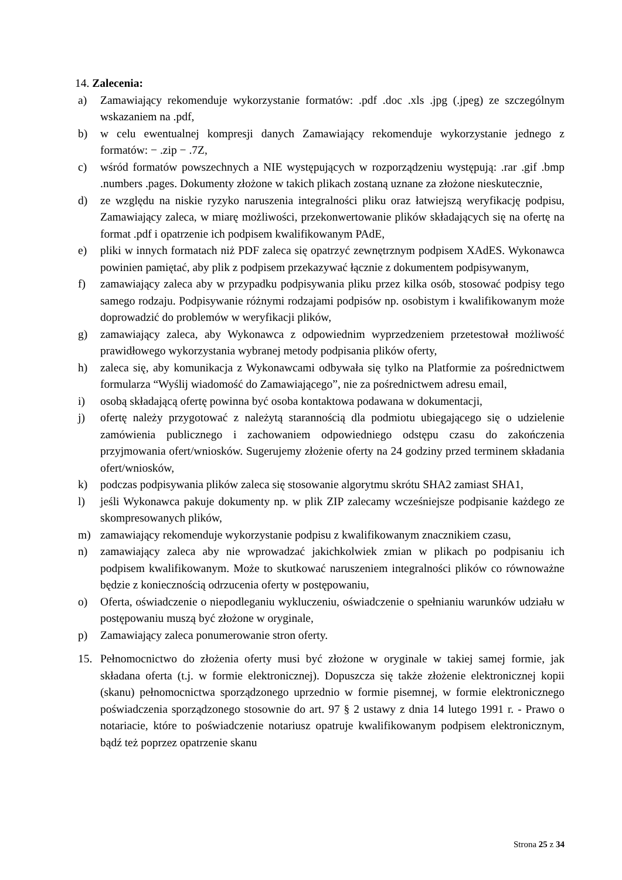14. Zalecenia:
a) Zamawiający rekomenduje wykorzystanie formatów: .pdf .doc .xls .jpg (.jpeg) ze szczególnym wskazaniem na .pdf,
b) w celu ewentualnej kompresji danych Zamawiający rekomenduje wykorzystanie jednego z formatów: − .zip − .7Z,
c) wśród formatów powszechnych a NIE występujących w rozporządzeniu występują: .rar .gif .bmp .numbers .pages. Dokumenty złożone w takich plikach zostaną uznane za złożone nieskutecznie,
d) ze względu na niskie ryzyko naruszenia integralności pliku oraz łatwiejszą weryfikację podpisu, Zamawiający zaleca, w miarę możliwości, przekonwertowanie plików składających się na ofertę na format .pdf i opatrzenie ich podpisem kwalifikowanym PAdE,
e) pliki w innych formatach niż PDF zaleca się opatrzyć zewnętrznym podpisem XAdES. Wykonawca powinien pamiętać, aby plik z podpisem przekazywać łącznie z dokumentem podpisywanym,
f) zamawiający zaleca aby w przypadku podpisywania pliku przez kilka osób, stosować podpisy tego samego rodzaju. Podpisywanie różnymi rodzajami podpisów np. osobistym i kwalifikowanym może doprowadzić do problemów w weryfikacji plików,
g) zamawiający zaleca, aby Wykonawca z odpowiednim wyprzedzeniem przetestował możliwość prawidłowego wykorzystania wybranej metody podpisania plików oferty,
h) zaleca się, aby komunikacja z Wykonawcami odbywała się tylko na Platformie za pośrednictwem formularza “Wyślij wiadomość do Zamawiającego”, nie za pośrednictwem adresu email,
i) osobą składającą ofertę powinna być osoba kontaktowa podawana w dokumentacji,
j) ofertę należy przygotować z należytą starannością dla podmiotu ubiegającego się o udzielenie zamówienia publicznego i zachowaniem odpowiedniego odstępu czasu do zakończenia przyjmowania ofert/wniosków. Sugerujemy złożenie oferty na 24 godziny przed terminem składania ofert/wniosków,
k) podczas podpisywania plików zaleca się stosowanie algorytmu skrótu SHA2 zamiast SHA1,
l) jeśli Wykonawca pakuje dokumenty np. w plik ZIP zalecamy wcześniejsze podpisanie każdego ze skompresowanych plików,
m) zamawiający rekomenduje wykorzystanie podpisu z kwalifikowanym znacznikiem czasu,
n) zamawiający zaleca aby nie wprowadzać jakichkolwiek zmian w plikach po podpisaniu ich podpisem kwalifikowanym. Może to skutkować naruszeniem integralności plików co równoważne będzie z koniecznością odrzucenia oferty w postępowaniu,
o) Oferta, oświadczenie o niepodleganiu wykluczeniu, oświadczenie o spełnianiu warunków udziału w postępowaniu muszą być złożone w oryginale,
p) Zamawiający zaleca ponumerowanie stron oferty.
15. Pełnomocnictwo do złożenia oferty musi być złożone w oryginale w takiej samej formie, jak składana oferta (t.j. w formie elektronicznej). Dopuszcza się także złożenie elektronicznej kopii (skanu) pełnomocnictwa sporządzonego uprzednio w formie pisemnej, w formie elektronicznego poświadczenia sporządzonego stosownie do art. 97 § 2 ustawy z dnia 14 lutego 1991 r. - Prawo o notariacie, które to poświadczenie notariusz opatruje kwalifikowanym podpisem elektronicznym, bądź też poprzez opatrzenie skanu
Strona 25 z 34